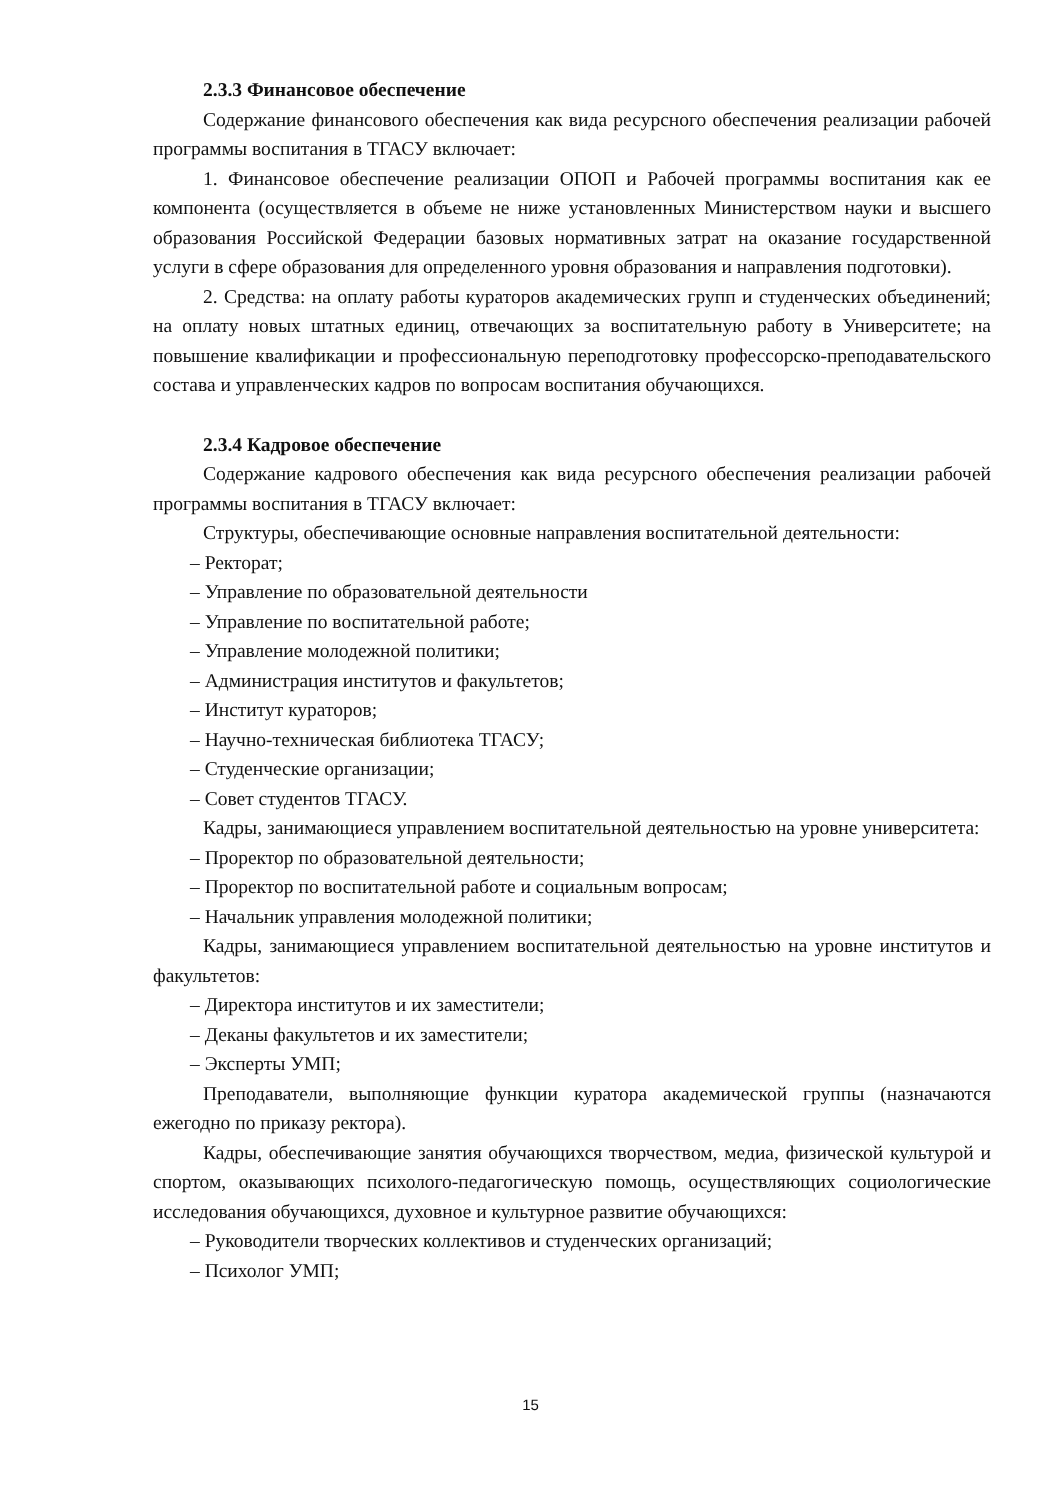2.3.3 Финансовое обеспечение
Содержание финансового обеспечения как вида ресурсного обеспечения реализации рабочей программы воспитания в ТГАСУ включает:
1. Финансовое обеспечение реализации ОПОП и Рабочей программы воспитания как ее компонента (осуществляется в объеме не ниже установленных Министерством науки и высшего образования Российской Федерации базовых нормативных затрат на оказание государственной услуги в сфере образования для определенного уровня образования и направления подготовки).
2. Средства: на оплату работы кураторов академических групп и студенческих объединений; на оплату новых штатных единиц, отвечающих за воспитательную работу в Университете; на повышение квалификации и профессиональную переподготовку профессорско-преподавательского состава и управленческих кадров по вопросам воспитания обучающихся.
2.3.4 Кадровое обеспечение
Содержание кадрового обеспечения как вида ресурсного обеспечения реализации рабочей программы воспитания в ТГАСУ включает:
Структуры, обеспечивающие основные направления воспитательной деятельности:
– Ректорат;
– Управление по образовательной деятельности
– Управление по воспитательной работе;
– Управление молодежной политики;
– Администрация институтов и факультетов;
– Институт кураторов;
– Научно-техническая библиотека ТГАСУ;
– Студенческие организации;
– Совет студентов ТГАСУ.
Кадры, занимающиеся управлением воспитательной деятельностью на уровне университета:
– Проректор по образовательной деятельности;
– Проректор по воспитательной работе и социальным вопросам;
– Начальник управления молодежной политики;
Кадры, занимающиеся управлением воспитательной деятельностью на уровне институтов и факультетов:
– Директора институтов и их заместители;
– Деканы факультетов и их заместители;
– Эксперты УМП;
Преподаватели, выполняющие функции куратора академической группы (назначаются ежегодно по приказу ректора).
Кадры, обеспечивающие занятия обучающихся творчеством, медиа, физической культурой и спортом, оказывающих психолого-педагогическую помощь, осуществляющих социологические исследования обучающихся, духовное и культурное развитие обучающихся:
– Руководители творческих коллективов и студенческих организаций;
– Психолог УМП;
15